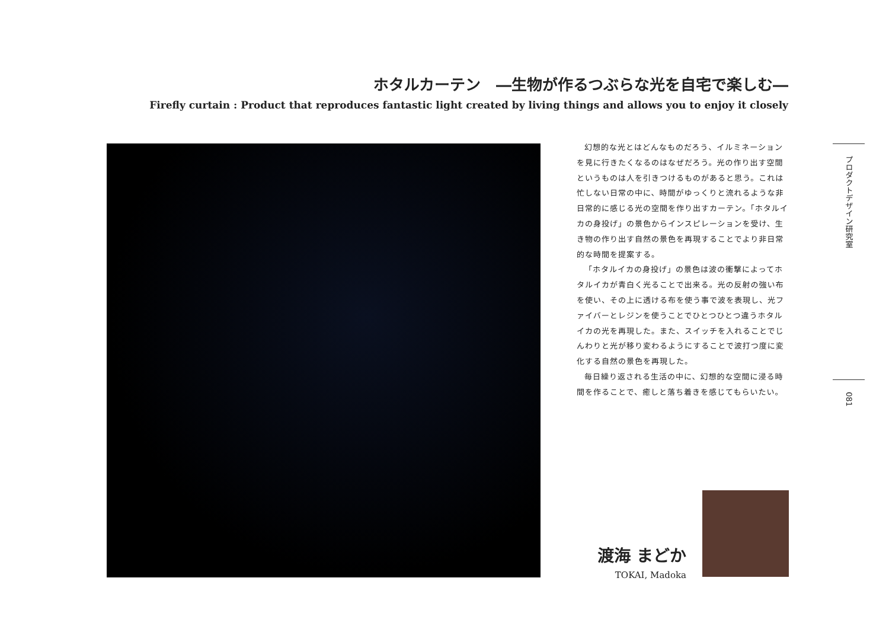ホタルカーテン　―生物が作るつぶらな光を自宅で楽しむ―
Firefly curtain : Product that reproduces fantastic light created by living things and allows you to enjoy it closely
幻想的な光とはどんなものだろう、イルミネーションを見に行きたくなるのはなぜだろう。光の作り出す空間というものは人を引きつけるものがあると思う。これは忙しない日常の中に、時間がゆっくりと流れるような非日常的に感じる光の空間を作り出すカーテン。「ホタルイカの身投げ」の景色からインスピレーションを受け、生き物の作り出す自然の景色を再現することでより非日常的な時間を提案する。
「ホタルイカの身投げ」の景色は波の衝撃によってホタルイカが青白く光ることで出来る。光の反射の強い布を使い、その上に透ける布を使う事で波を表現し、光ファイバーとレジンを使うことでひとつひとつ違うホタルイカの光を再現した。また、スイッチを入れることでじんわりと光が移り変わるようにすることで波打つ度に変化する自然の景色を再現した。
毎日繰り返される生活の中に、幻想的な空間に浸る時間を作ることで、癒しと落ち着きを感じてもらいたい。
プロダクトデザイン研究室
081
渡海 まどか
TOKAI, Madoka